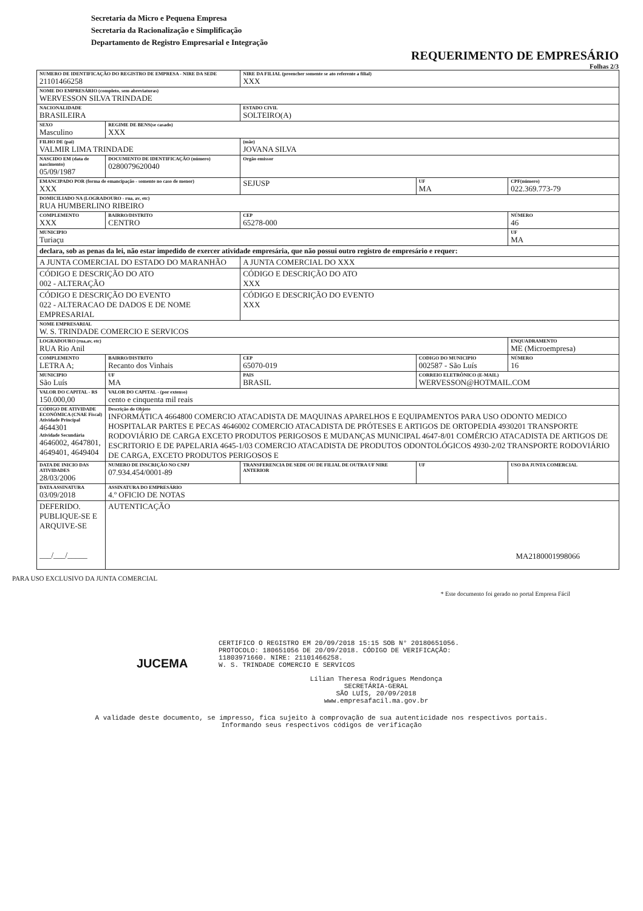Secretaria da Micro e Pequena Empresa
Secretaria da Racionalização e Simplificação
Departamento de Registro Empresarial e Integração
REQUERIMENTO DE EMPRESÁRIO
Folhas 2/3
| NUMERO DE IDENTIFICAÇÃO DO REGISTRO DE EMPRESA - NIRE DA SEDE 21101466258 | | | NIRE DA FILIAL (preencher somente se ato referente a filial) XXX | | |
| NOME DO EMPRESÁRIO (completo, sem abreviaturas) WERVESSON SILVA TRINDADE | | | | | |
| NACIONALIDADE BRASILEIRA | | | ESTADO CIVIL SOLTEIRO(A) | | |
| SEXO Masculino | | REGIME DE BENS(se casado) XXX | | | |
| FILHO DE (pai) VALMIR LIMA TRINDADE | | | (mãe) JOVANA SILVA | | |
| NASCIDO EM (data de nascimento) 05/09/1987 | DOCUMENTO DE IDENTIFICAÇÃO (número) 0280079620040 | | Orgão emissor | | |
| EMANCIPADO POR (forma de emancipação - somente no caso de menor) XXX | | | SEJUSP | UF MA | CPF(número) 022.369.773-79 |
| DOMICILIADO NA (LOGRADOURO - rua, av, etc) RUA HUMBERLINO RIBEIRO | | | | | |
| COMPLEMENTO XXX | BAIRRO/DISTRITO CENTRO | | CEP 65278-000 | | NÚMERO 46 |
| MUNICIPIO Turiaçu | | | | | UF MA |
| declara, sob as penas da lei, não estar impedido de exercer atividade empresária, que não possui outro registro de empresário e requer: | | | | | |
| A JUNTA COMERCIAL DO ESTADO DO MARANHÃO | | | A JUNTA COMERCIAL DO XXX | | |
| CÓDIGO E DESCRIÇÃO DO ATO 002 - ALTERAÇÃO | | | CÓDIGO E DESCRIÇÃO DO ATO XXX | | |
| CÓDIGO E DESCRIÇÃO DO EVENTO 022 - ALTERACAO DE DADOS E DE NOME EMPRESARIAL | | | CÓDIGO E DESCRIÇÃO DO EVENTO XXX | | |
| NOME EMPRESARIAL W. S. TRINDADE COMERCIO E SERVICOS | | | | | |
| LOGRADOURO (rua,av, etc) RUA Rio Anil | | | | | ENQUADRAMENTO ME (Microempresa) |
| COMPLEMENTO LETRA A; | BAIRRO/DISTRITO Recanto dos Vinhais | | CEP 65070-019 | CODIGO DO MUNICIPIO 002587 - São Luís | NÚMERO 16 |
| MUNICIPIO São Luís | | UF MA | PAIS BRASIL | CORREIO ELETRÔNICO (E-MAIL) WERVESSON@HOTMAIL.COM | |
| VALOR DO CAPITAL - R$ 150.000,00 | VALOR DO CAPITAL - (por extenso) cento e cinquenta mil reais | | | | |
| CÓDIGO DE ATIVIDADE ECONÔMICA (CNAE Fiscal) Atividade Principal 4644301 Atividade Secundária 4646002, 4647801, 4649401, 4649404 | Descrição do Objeto INFORMÁTICA 4664800 COMERCIO ATACADISTA DE MAQUINAS APARELHOS E EQUIPAMENTOS PARA USO ODONTO MEDICO HOSPITALAR PARTES E PECAS 4646002 COMERCIO ATACADISTA DE PRÓTESES E ARTIGOS DE ORTOPEDIA 4930201 TRANSPORTE RODOVIÁRIO DE CARGA EXCETO PRODUTOS PERIGOSOS E MUDANÇAS MUNICIPAL 4647-8/01 COMÉRCIO ATACADISTA DE ARTIGOS DE ESCRITORIO E DE PAPELARIA 4645-1/03 COMERCIO ATACADISTA DE PRODUTOS ODONTOLÓGICOS 4930-2/02 TRANSPORTE RODOVIÁRIO DE CARGA, EXCETO PRODUTOS PERIGOSOS E | | | | |
| DATA DE INICIO DAS ATIVIDADES 28/03/2006 | NUMERO DE INSCRIÇÃO NO CNPJ 07.934.454/0001-89 | | TRANSFERENCIA DE SEDE OU DE FILIAL DE OUTRA UF NIRE ANTERIOR | UF | USO DA JUNTA COMERCIAL |
| DATA ASSINATURA 03/09/2018 | ASSINATURA DO EMPRESÁRIO 4.º OFICIO DE NOTAS | | | | |
| DEFERIDO. PUBLIQUE-SE E ARQUIVE-SE ___/___/_____ | | AUTENTICAÇÃO MA2180001998066 | | | |
PARA USO EXCLUSIVO DA JUNTA COMERCIAL
* Este documento foi gerado no portal Empresa Fácil
CERTIFICO O REGISTRO EM 20/09/2018 15:15 SOB N° 20180651056.
PROTOCOLO: 180651056 DE 20/09/2018. CÓDIGO DE VERIFICAÇÃO:
11803971660. NIRE: 21101466258.
W. S. TRINDADE COMERCIO E SERVICOS
JUCEMA
Lílian Theresa Rodrigues Mendonça
SECRETÁRIA-GERAL
SÃO LUÍS, 20/09/2018
www.empresafacil.ma.gov.br
A validade deste documento, se impresso, fica sujeito à comprovação de sua autenticidade nos respectivos portais.
Informando seus respectivos códigos de verificação